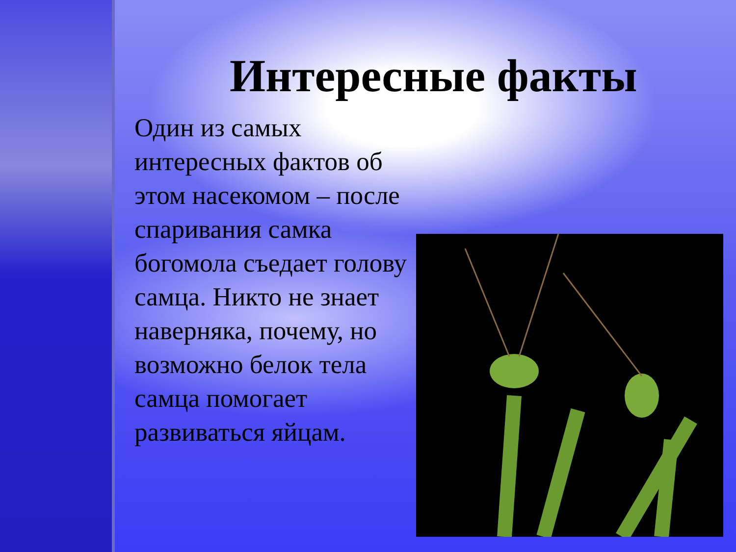Интересные факты
Один из самых интересных фактов об этом насекомом – после спаривания самка богомола съедает голову самца. Никто не знает наверняка, почему, но возможно белок тела самца помогает развиваться яйцам.